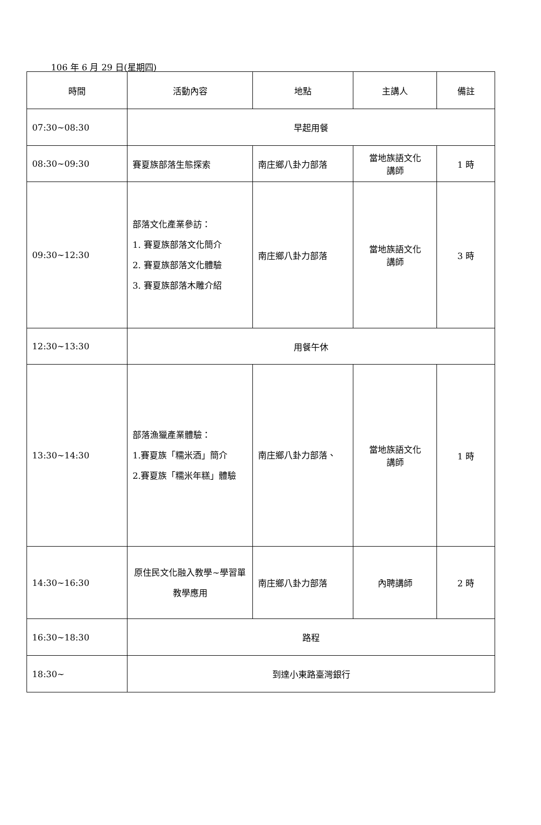106 年 6 月 29 日(星期四)
| 時間 | 活動內容 | 地點 | 主講人 | 備註 |
| --- | --- | --- | --- | --- |
| 07:30~08:30 | 早起用餐 | | | |
| 08:30~09:30 | 賽夏族部落生態探索 | 南庄鄉八卦力部落 | 當地族語文化 講師 | 1 時 |
| 09:30~12:30 | 部落文化產業參訪： 1. 賽夏族部落文化簡介 2. 賽夏族部落文化體驗 3. 賽夏族部落木雕介紹 | 南庄鄉八卦力部落 | 當地族語文化 講師 | 3 時 |
| 12:30~13:30 | 用餐午休 | | | |
| 13:30~14:30 | 部落漁獵產業體驗： 1.賽夏族「糯米酒」簡介 2.賽夏族「糯米年糕」體驗 | 南庄鄉八卦力部落、 | 當地族語文化 講師 | 1 時 |
| 14:30~16:30 | 原住民文化融入教學~學習單教學應用 | 南庄鄉八卦力部落 | 內聘講師 | 2 時 |
| 16:30~18:30 | 路程 | | | |
| 18:30~ | 到達小東路臺灣銀行 | | | |